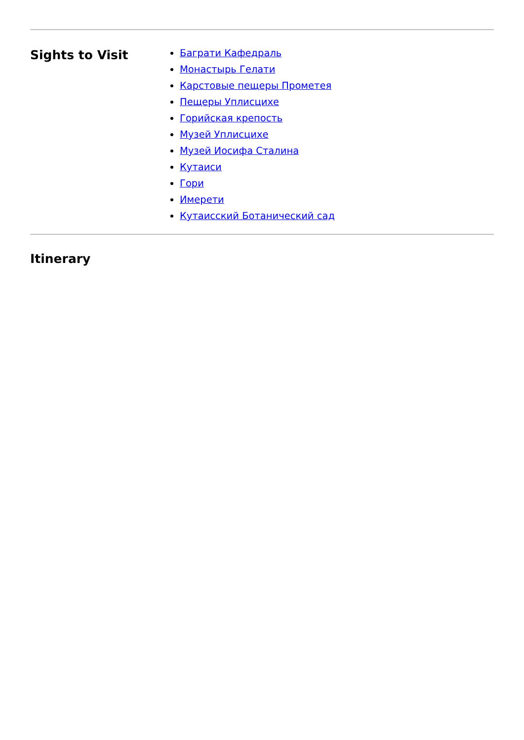Sights to Visit
Баграти Кафедраль
Монастырь Гелати
Карстовые пещеры Прометея
Пещеры Уплисцихе
Горийская крепость
Музей Уплисцихе
Музей Иосифа Сталина
Кутаиси
Гори
Имерети
Кутаисский Ботанический сад
Itinerary